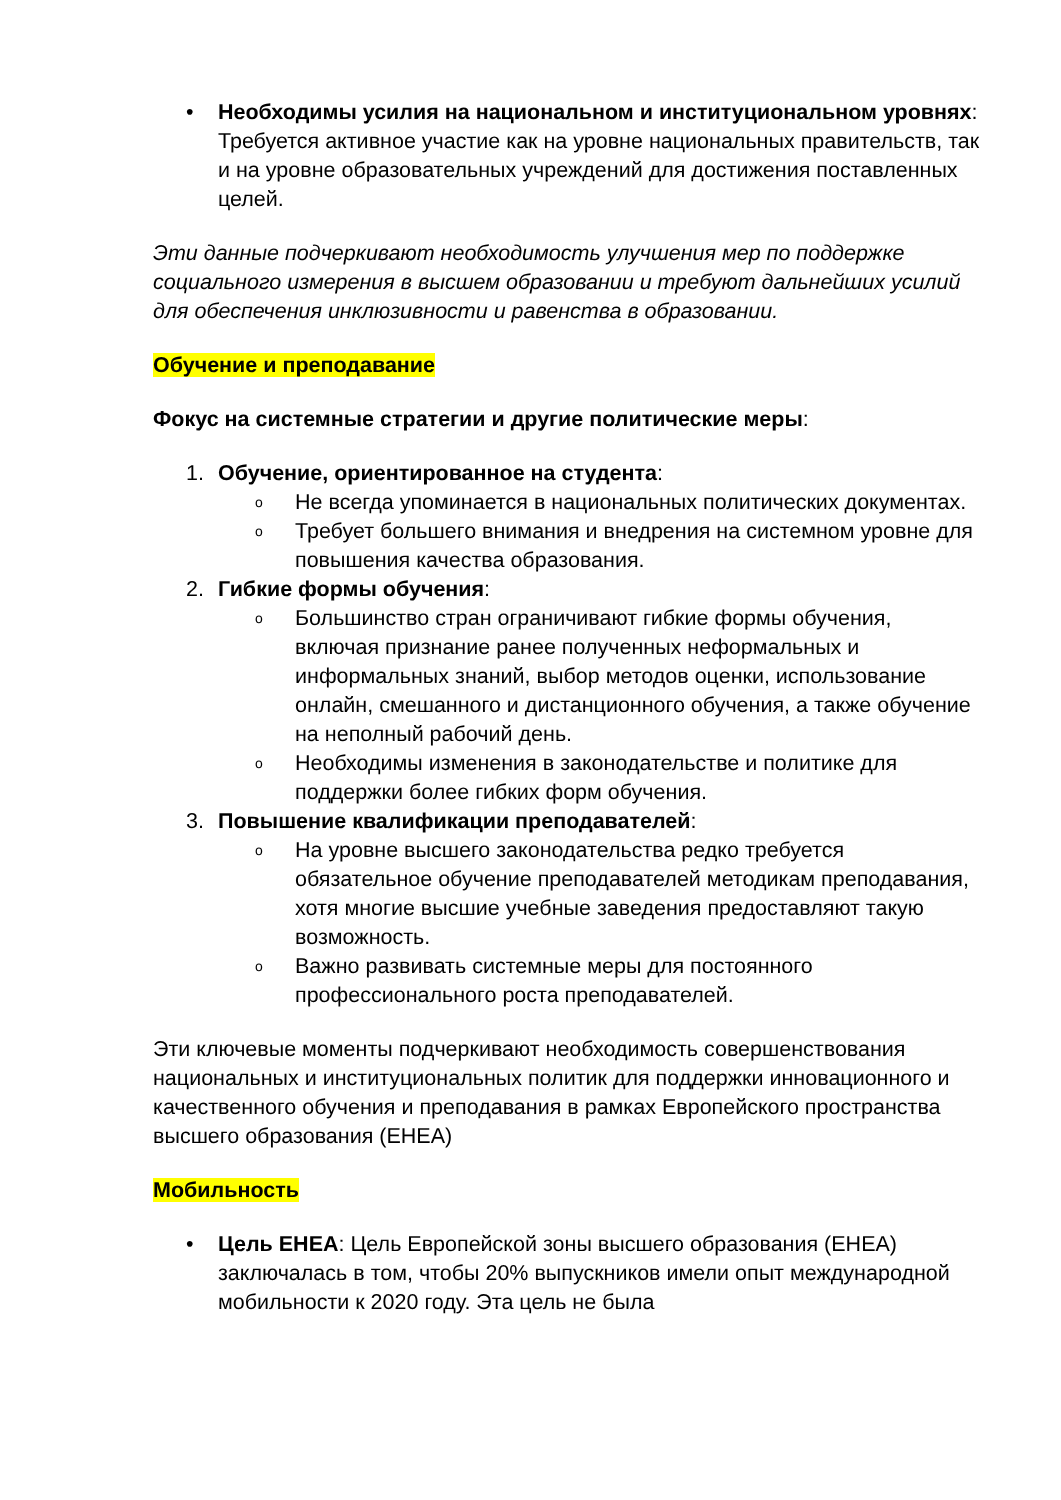• Необходимы усилия на национальном и институциональном уровнях: Требуется активное участие как на уровне национальных правительств, так и на уровне образовательных учреждений для достижения поставленных целей.
Эти данные подчеркивают необходимость улучшения мер по поддержке социального измерения в высшем образовании и требуют дальнейших усилий для обеспечения инклюзивности и равенства в образовании.
Обучение и преподавание
Фокус на системные стратегии и другие политические меры:
1. Обучение, ориентированное на студента:
o
Не всегда упоминается в национальных политических документах.
o
Требует большего внимания и внедрения на системном уровне для повышения качества образования.
2. Гибкие формы обучения:
o
Большинство стран ограничивают гибкие формы обучения, включая признание ранее полученных неформальных и информальных знаний, выбор методов оценки, использование онлайн, смешанного и дистанционного обучения, а также обучение на неполный рабочий день.
o
Необходимы изменения в законодательстве и политике для поддержки более гибких форм обучения.
3. Повышение квалификации преподавателей:
o
На уровне высшего законодательства редко требуется обязательное обучение преподавателей методикам преподавания, хотя многие высшие учебные заведения предоставляют такую возможность.
o
Важно развивать системные меры для постоянного профессионального роста преподавателей.
Эти ключевые моменты подчеркивают необходимость совершенствования национальных и институциональных политик для поддержки инновационного и качественного обучения и преподавания в рамках Европейского пространства высшего образования (EHEA)
Мобильность
• Цель EHEA: Цель Европейской зоны высшего образования (EHEA) заключалась в том, чтобы 20% выпускников имели опыт международной мобильности к 2020 году. Эта цель не была